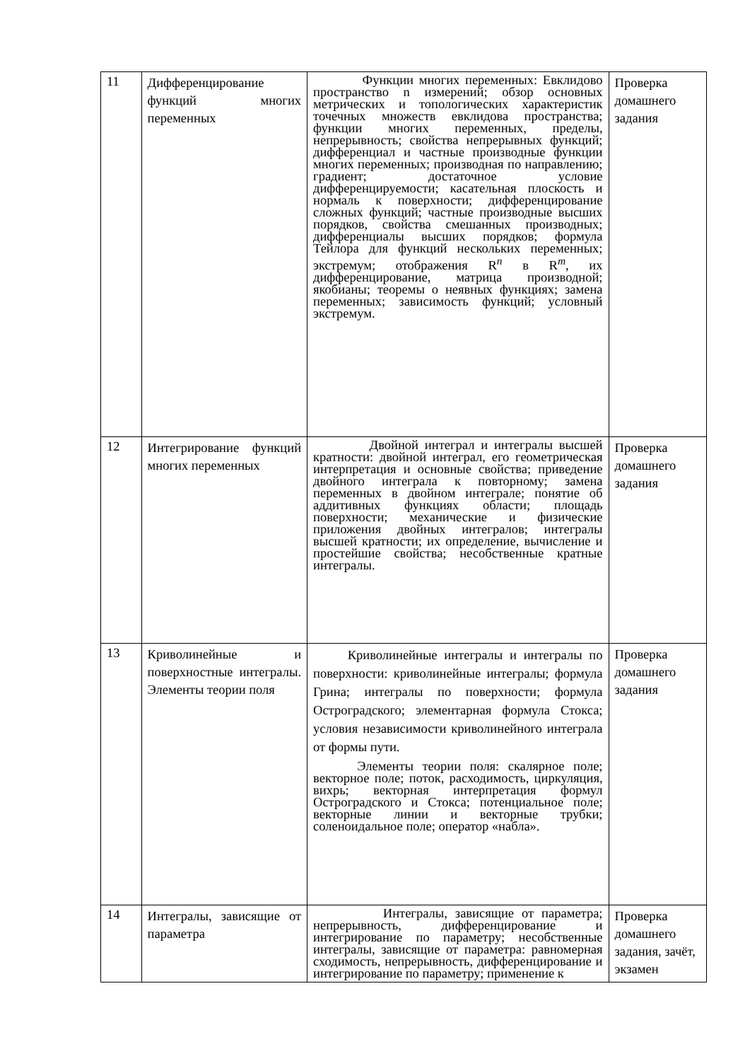| 11 | Дифференцирование функций многих переменных | Функции многих переменных: Евклидово пространство n измерений; обзор основных метрических и топологических характеристик точечных множеств евклидова пространства; функции многих переменных, пределы, непрерывность; свойства непрерывных функций; дифференциал и частные производные функции многих переменных; производная по направлению; градиент; достаточное условие дифференцируемости; касательная плоскость и нормаль к поверхности; дифференцирование сложных функций; частные производные высших порядков, свойства смешанных производных; дифференциалы высших порядков; формула Тейлора для функций нескольких переменных; экстремум; отображения R<sup>n</sup> в R<sup>m</sup>, их дифференцирование, матрица производной; якобианы; теоремы о неявных функциях; замена переменных; зависимость функций; условный экстремум. | Проверка домашнего задания |
| 12 | Интегрирование функций многих переменных | Двойной интеграл и интегралы высшей кратности: двойной интеграл, его геометрическая интерпретация и основные свойства; приведение двойного интеграла к повторному; замена переменных в двойном интеграле; понятие об аддитивных функциях области; площадь поверхности; механические и физические приложения двойных интегралов; интегралы высшей кратности; их определение, вычисление и простейшие свойства; несобственные кратные интегралы. | Проверка домашнего задания |
| 13 | Криволинейные и поверхностные интегралы. Элементы теории поля | Криволинейные интегралы и интегралы по поверхности: криволинейные интегралы; формула Грина; интегралы по поверхности; формула Остроградского; элементарная формула Стокса; условия независимости криволинейного интеграла от формы пути. Элементы теории поля: скалярное поле; векторное поле; поток, расходимость, циркуляция, вихрь; векторная интерпретация формул Остроградского и Стокса; потенциальное поле; векторные линии и векторные трубки; соленоидальное поле; оператор «набла». | Проверка домашнего задания |
| 14 | Интегралы, зависящие от параметра | Интегралы, зависящие от параметра; непрерывность, дифференцирование и интегрирование по параметру; несобственные интегралы, зависящие от параметра: равномерная сходимость, непрерывность, дифференцирование и интегрирование по параметру; применение к | Проверка домашнего задания, зачёт, экзамен |